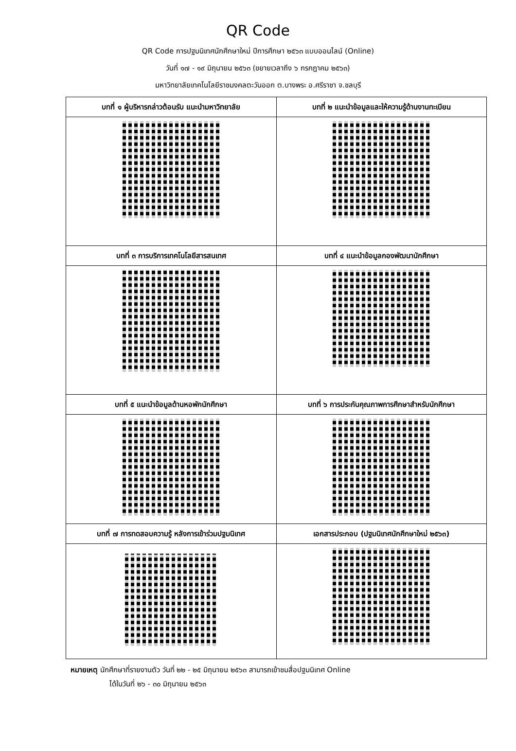QR Code
QR Code การปฐมนิเทศนักศึกษาใหม่ ปีการศึกษา ๒๕๖๓ แบบออนไลน์ (Online)
วันที่ ๑๗ - ๑๙ มิถุนายน ๒๕๖๓ (ขยายเวลาถึง ๖ กรกฎาคม ๒๕๖๓)
มหาวิทยาลัยเทคโนโลยีราชมงคลตะวันออก ต.บางพระ อ.ศรีราชา จ.ชลบุรี
| บทที่ ๑ ผู้บริหารกล่าวต้อนรับ แนะนำมหาวิทยาลัย | บทที่ ๒ แนะนำข้อมูลและให้ความรู้ด้านงานทะเบียน |
| --- | --- |
| บทที่ ๓ การบริการเทคโนโลยีสารสนเทศ | บทที่ ๔ แนะนำข้อมูลกองพัฒนานักศึกษา |
| บทที่ ๕ แนะนำข้อมูลด้านหอพักนักศึกษา | บทที่ ๖ การประกันคุณภาพการศึกษาสำหรับนักศึกษา |
| บทที่ ๗ การทดสอบความรู้ หลังการเข้าร่วมปฐมนิเทศ | เอกสารประกอบ (ปฐมนิเทศนักศึกษาใหม่ ๒๕๖๓) |
หมายเหตุ นักศึกษาที่รายงานตัว วันที่ ๒๒ - ๒๕ มิถุนายน ๒๕๖๓ สามารถเข้าชมสื่อปฐมนิเทศ Online
ได้ในวันที่ ๒๖ - ๓๐ มิถุนายน ๒๕๖๓